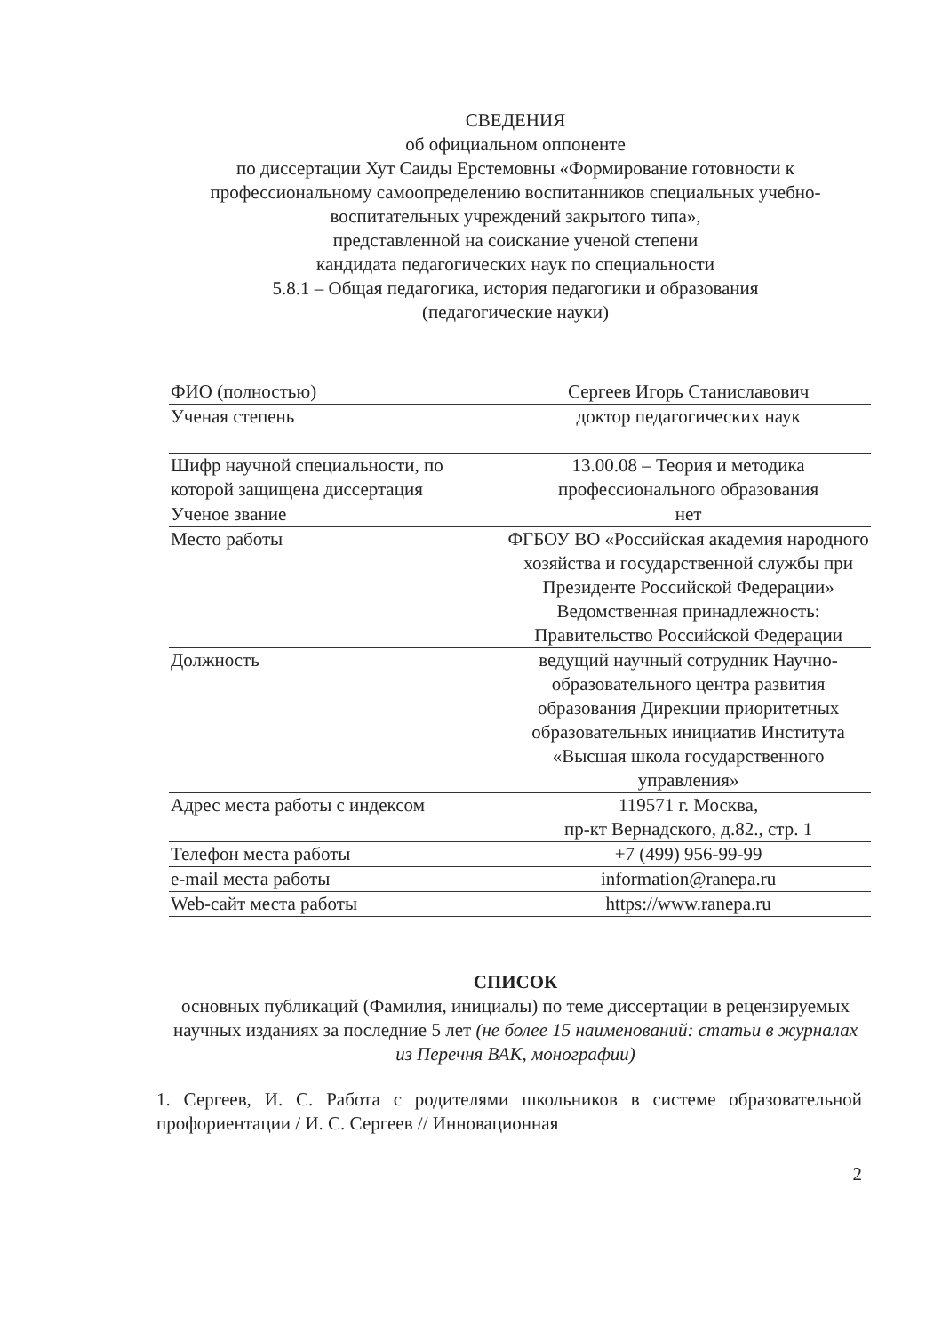СВЕДЕНИЯ
об официальном оппоненте
по диссертации Хут Саиды Ерстемовны «Формирование готовности к профессиональному самоопределению воспитанников специальных учебно-воспитательных учреждений закрытого типа»,
представленной на соискание ученой степени
кандидата педагогических наук по специальности
5.8.1 – Общая педагогика, история педагогики и образования
(педагогические науки)
| ФИО (полностью) | Сергеев Игорь Станиславович |
| Ученая степень | доктор педагогических наук |
| Шифр научной специальности, по которой защищена диссертация | 13.00.08 – Теория и методика профессионального образования |
| Ученое звание | нет |
| Место работы | ФГБОУ ВО «Российская академия народного хозяйства и государственной службы при Президенте Российской Федерации» Ведомственная принадлежность: Правительство Российской Федерации |
| Должность | ведущий научный сотрудник Научно-образовательного центра развития образования Дирекции приоритетных образовательных инициатив Института «Высшая школа государственного управления» |
| Адрес места работы с индексом | 119571 г. Москва, пр-кт Вернадского, д.82., стр. 1 |
| Телефон места работы | +7 (499) 956-99-99 |
| e-mail места работы | information@ranepa.ru |
| Web-сайт места работы | https://www.ranepa.ru |
СПИСОК
основных публикаций (Фамилия, инициалы) по теме диссертации в рецензируемых научных изданиях за последние 5 лет (не более 15 наименований: статьи в журналах из Перечня ВАК, монографии)
1. Сергеев, И. С. Работа с родителями школьников в системе образовательной профориентации / И. С. Сергеев // Инновационная
2